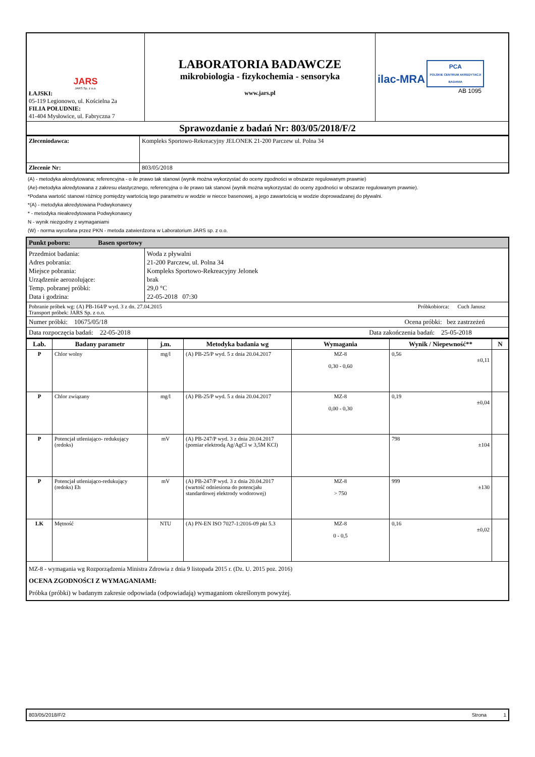| JARS JARS Sp. z o.o. ŁAJSKI: 05-119 Legionowo, ul. Kościelna 2a FILIA POŁUDNIE: 41-404 Mysłowice, ul. Fabryczna 7 | LABORATORIA BADAWCZE mikrobiologia - fizykochemia - sensoryka www.jars.pl | ilac-MRA PCA POLSKIE CENTRUM AKREDYTACJI BADANIA AB 1095 |
| Sprawozdanie z badań Nr: 803/05/2018/F/2 | | |
| Zleceniodawca: | Kompleks Sportowo-Rekreacyjny JELONEK 21-200 Parczew ul. Polna 34 |
| Zlecenie Nr: | 803/05/2018 |
(A) - metodyka akredytowana; referencyjna - o ile prawo tak stanowi (wynik można wykorzystać do oceny zgodności w obszarze regulowanym prawnie)
(Ae)-metodyka akredytowana z zakresu elastycznego, referencyjna o ile prawo tak stanowi (wynik można wykorzystać do oceny zgodności w obszarze regulowanym prawnie).
*Podana wartość stanowi różnicę pomiędzy wartością tego parametru w wodzie w niecce basenowej, a jego zawartością w wodzie doprowadzanej do pływalni.
*(A) - metodyka akredytowana Podwykonawcy
* - metodyka nieakredytowana Podwykonawcy
N - wynik niezgodny z wymaganiami
(W) - norma wycofana przez PKN - metoda zatwierdzona w Laboratorium JARS sp. z o.o.
| Punkt poboru: Basen sportowy | |
| Przedmiot badania: Adres pobrania: Miejsce pobrania: Urządzenie aerozolujące: Temp. pobranej próbki: Data i godzina: | Woda z pływalni 21-200 Parczew, ul. Polna 34 Kompleks Sportowo-Rekreacyjny Jelonek brak 29,0 °C 22-05-2018 07:30 |
| Pobranie próbek wg: (A) PB-164/P wyd. 3 z dn. 27.04.2015 Próbkobiorca: Cuch Janusz Transport próbek: JARS Sp. z o.o. | |
| Numer próbki: 10675/05/18 Ocena próbki: bez zastrzeżeń | |
| Data rozpoczęcia badań: 22-05-2018 Data zakończenia badań: 25-05-2018 | |
| Lab. | Badany parametr | j.m. | Metodyka badania wg | Wymagania | Wynik / Niepewność** | N |
| --- | --- | --- | --- | --- | --- | --- |
| P | Chlor wolny | mg/l | (A) PB-25/P wyd. 5 z dnia 20.04.2017 | MZ-8 0,30 - 0,60 | 0,56 ±0,11 | |
| P | Chlor związany | mg/l | (A) PB-25/P wyd. 5 z dnia 20.04.2017 | MZ-8 0,00 - 0,30 | 0,19 ±0,04 | |
| P | Potencjał utleniająco- redukujący (redoks) | mV | (A) PB-247/P wyd. 3 z dnia 20.04.2017 (pomiar elektrodą Ag/AgCl w 3,5M KCl) | | 798 ±104 | |
| P | Potencjał utleniająco-redukujący (redoks) Eh | mV | (A) PB-247/P wyd. 3 z dnia 20.04.2017 (wartość odniesiona do potencjału standardowej elektrody wodorowej) | MZ-8 > 750 | 999 ±130 | |
| LK | Mętność | NTU | (A) PN-EN ISO 7027-1:2016-09 pkt 5.3 | MZ-8 0 - 0,5 | 0,16 ±0,02 | |
| MZ-8 - wymagania wg Rozporządzenia Ministra Zdrowia z dnia 9 listopada 2015 r. (Dz. U. 2015 poz. 2016) OCENA ZGODNOŚCI Z WYMAGANIAMI: Próbka (próbki) w badanym zakresie odpowiada (odpowiadają) wymaganiom określonym powyżej. | | | | | | |
803/05/2018/F/2 Strona 1